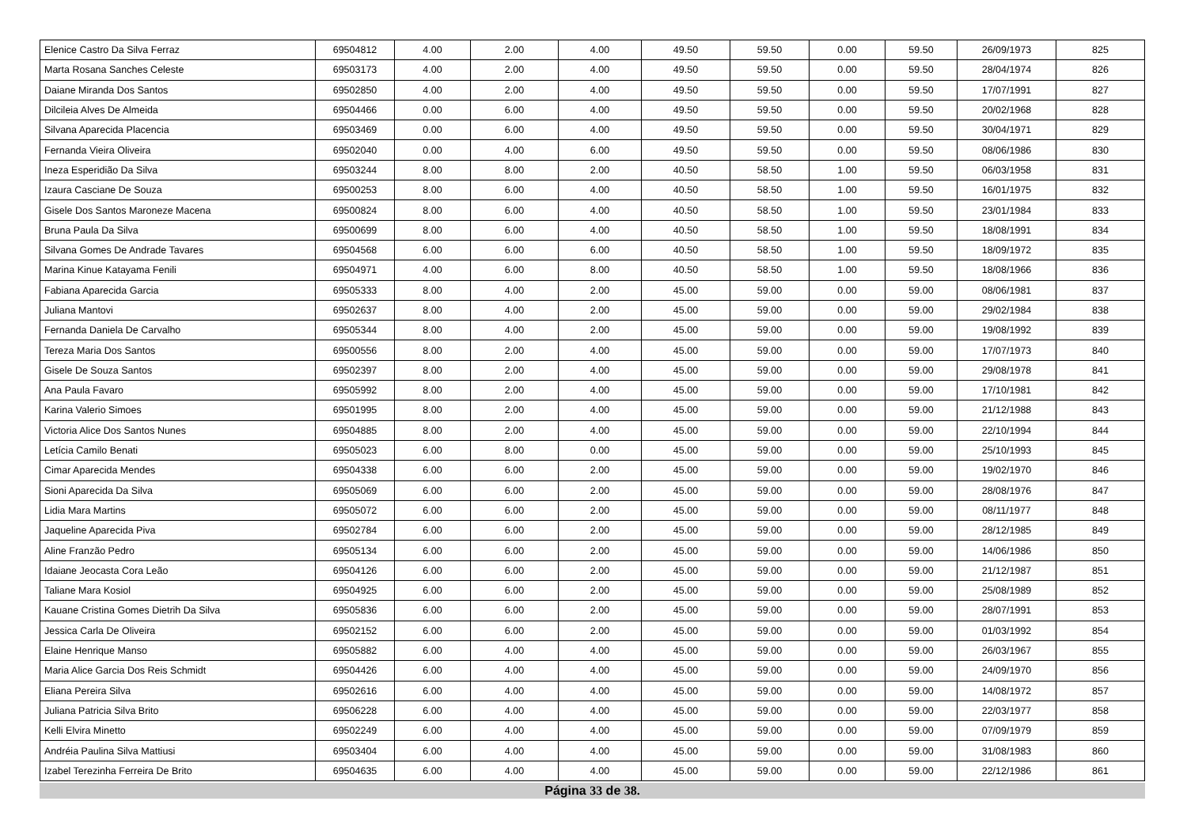| Elenice Castro Da Silva Ferraz | 69504812 | 4.00 | 2.00 | 4.00 | 49.50 | 59.50 | 0.00 | 59.50 | 26/09/1973 | 825 |
| Marta Rosana Sanches Celeste | 69503173 | 4.00 | 2.00 | 4.00 | 49.50 | 59.50 | 0.00 | 59.50 | 28/04/1974 | 826 |
| Daiane Miranda Dos Santos | 69502850 | 4.00 | 2.00 | 4.00 | 49.50 | 59.50 | 0.00 | 59.50 | 17/07/1991 | 827 |
| Dilcileia Alves De Almeida | 69504466 | 0.00 | 6.00 | 4.00 | 49.50 | 59.50 | 0.00 | 59.50 | 20/02/1968 | 828 |
| Silvana Aparecida Placencia | 69503469 | 0.00 | 6.00 | 4.00 | 49.50 | 59.50 | 0.00 | 59.50 | 30/04/1971 | 829 |
| Fernanda Vieira Oliveira | 69502040 | 0.00 | 4.00 | 6.00 | 49.50 | 59.50 | 0.00 | 59.50 | 08/06/1986 | 830 |
| Ineza Esperidião Da Silva | 69503244 | 8.00 | 8.00 | 2.00 | 40.50 | 58.50 | 1.00 | 59.50 | 06/03/1958 | 831 |
| Izaura Casciane De Souza | 69500253 | 8.00 | 6.00 | 4.00 | 40.50 | 58.50 | 1.00 | 59.50 | 16/01/1975 | 832 |
| Gisele Dos Santos Maroneze Macena | 69500824 | 8.00 | 6.00 | 4.00 | 40.50 | 58.50 | 1.00 | 59.50 | 23/01/1984 | 833 |
| Bruna Paula Da Silva | 69500699 | 8.00 | 6.00 | 4.00 | 40.50 | 58.50 | 1.00 | 59.50 | 18/08/1991 | 834 |
| Silvana Gomes De Andrade Tavares | 69504568 | 6.00 | 6.00 | 6.00 | 40.50 | 58.50 | 1.00 | 59.50 | 18/09/1972 | 835 |
| Marina Kinue Katayama Fenili | 69504971 | 4.00 | 6.00 | 8.00 | 40.50 | 58.50 | 1.00 | 59.50 | 18/08/1966 | 836 |
| Fabiana Aparecida Garcia | 69505333 | 8.00 | 4.00 | 2.00 | 45.00 | 59.00 | 0.00 | 59.00 | 08/06/1981 | 837 |
| Juliana Mantovi | 69502637 | 8.00 | 4.00 | 2.00 | 45.00 | 59.00 | 0.00 | 59.00 | 29/02/1984 | 838 |
| Fernanda Daniela De Carvalho | 69505344 | 8.00 | 4.00 | 2.00 | 45.00 | 59.00 | 0.00 | 59.00 | 19/08/1992 | 839 |
| Tereza Maria Dos Santos | 69500556 | 8.00 | 2.00 | 4.00 | 45.00 | 59.00 | 0.00 | 59.00 | 17/07/1973 | 840 |
| Gisele De Souza Santos | 69502397 | 8.00 | 2.00 | 4.00 | 45.00 | 59.00 | 0.00 | 59.00 | 29/08/1978 | 841 |
| Ana Paula Favaro | 69505992 | 8.00 | 2.00 | 4.00 | 45.00 | 59.00 | 0.00 | 59.00 | 17/10/1981 | 842 |
| Karina Valerio Simoes | 69501995 | 8.00 | 2.00 | 4.00 | 45.00 | 59.00 | 0.00 | 59.00 | 21/12/1988 | 843 |
| Victoria Alice Dos Santos Nunes | 69504885 | 8.00 | 2.00 | 4.00 | 45.00 | 59.00 | 0.00 | 59.00 | 22/10/1994 | 844 |
| Letícia Camilo Benati | 69505023 | 6.00 | 8.00 | 0.00 | 45.00 | 59.00 | 0.00 | 59.00 | 25/10/1993 | 845 |
| Cimar Aparecida Mendes | 69504338 | 6.00 | 6.00 | 2.00 | 45.00 | 59.00 | 0.00 | 59.00 | 19/02/1970 | 846 |
| Sioni Aparecida Da Silva | 69505069 | 6.00 | 6.00 | 2.00 | 45.00 | 59.00 | 0.00 | 59.00 | 28/08/1976 | 847 |
| Lidia Mara Martins | 69505072 | 6.00 | 6.00 | 2.00 | 45.00 | 59.00 | 0.00 | 59.00 | 08/11/1977 | 848 |
| Jaqueline Aparecida Piva | 69502784 | 6.00 | 6.00 | 2.00 | 45.00 | 59.00 | 0.00 | 59.00 | 28/12/1985 | 849 |
| Aline Franzão Pedro | 69505134 | 6.00 | 6.00 | 2.00 | 45.00 | 59.00 | 0.00 | 59.00 | 14/06/1986 | 850 |
| Idaiane Jeocasta Cora Leão | 69504126 | 6.00 | 6.00 | 2.00 | 45.00 | 59.00 | 0.00 | 59.00 | 21/12/1987 | 851 |
| Taliane Mara Kosiol | 69504925 | 6.00 | 6.00 | 2.00 | 45.00 | 59.00 | 0.00 | 59.00 | 25/08/1989 | 852 |
| Kauane Cristina Gomes Dietrih Da Silva | 69505836 | 6.00 | 6.00 | 2.00 | 45.00 | 59.00 | 0.00 | 59.00 | 28/07/1991 | 853 |
| Jessica Carla De Oliveira | 69502152 | 6.00 | 6.00 | 2.00 | 45.00 | 59.00 | 0.00 | 59.00 | 01/03/1992 | 854 |
| Elaine Henrique Manso | 69505882 | 6.00 | 4.00 | 4.00 | 45.00 | 59.00 | 0.00 | 59.00 | 26/03/1967 | 855 |
| Maria Alice Garcia Dos Reis Schmidt | 69504426 | 6.00 | 4.00 | 4.00 | 45.00 | 59.00 | 0.00 | 59.00 | 24/09/1970 | 856 |
| Eliana Pereira Silva | 69502616 | 6.00 | 4.00 | 4.00 | 45.00 | 59.00 | 0.00 | 59.00 | 14/08/1972 | 857 |
| Juliana Patricia Silva Brito | 69506228 | 6.00 | 4.00 | 4.00 | 45.00 | 59.00 | 0.00 | 59.00 | 22/03/1977 | 858 |
| Kelli Elvira Minetto | 69502249 | 6.00 | 4.00 | 4.00 | 45.00 | 59.00 | 0.00 | 59.00 | 07/09/1979 | 859 |
| Andréia Paulina Silva Mattiusi | 69503404 | 6.00 | 4.00 | 4.00 | 45.00 | 59.00 | 0.00 | 59.00 | 31/08/1983 | 860 |
| Izabel Terezinha Ferreira De Brito | 69504635 | 6.00 | 4.00 | 4.00 | 45.00 | 59.00 | 0.00 | 59.00 | 22/12/1986 | 861 |
Página 33 de 38.